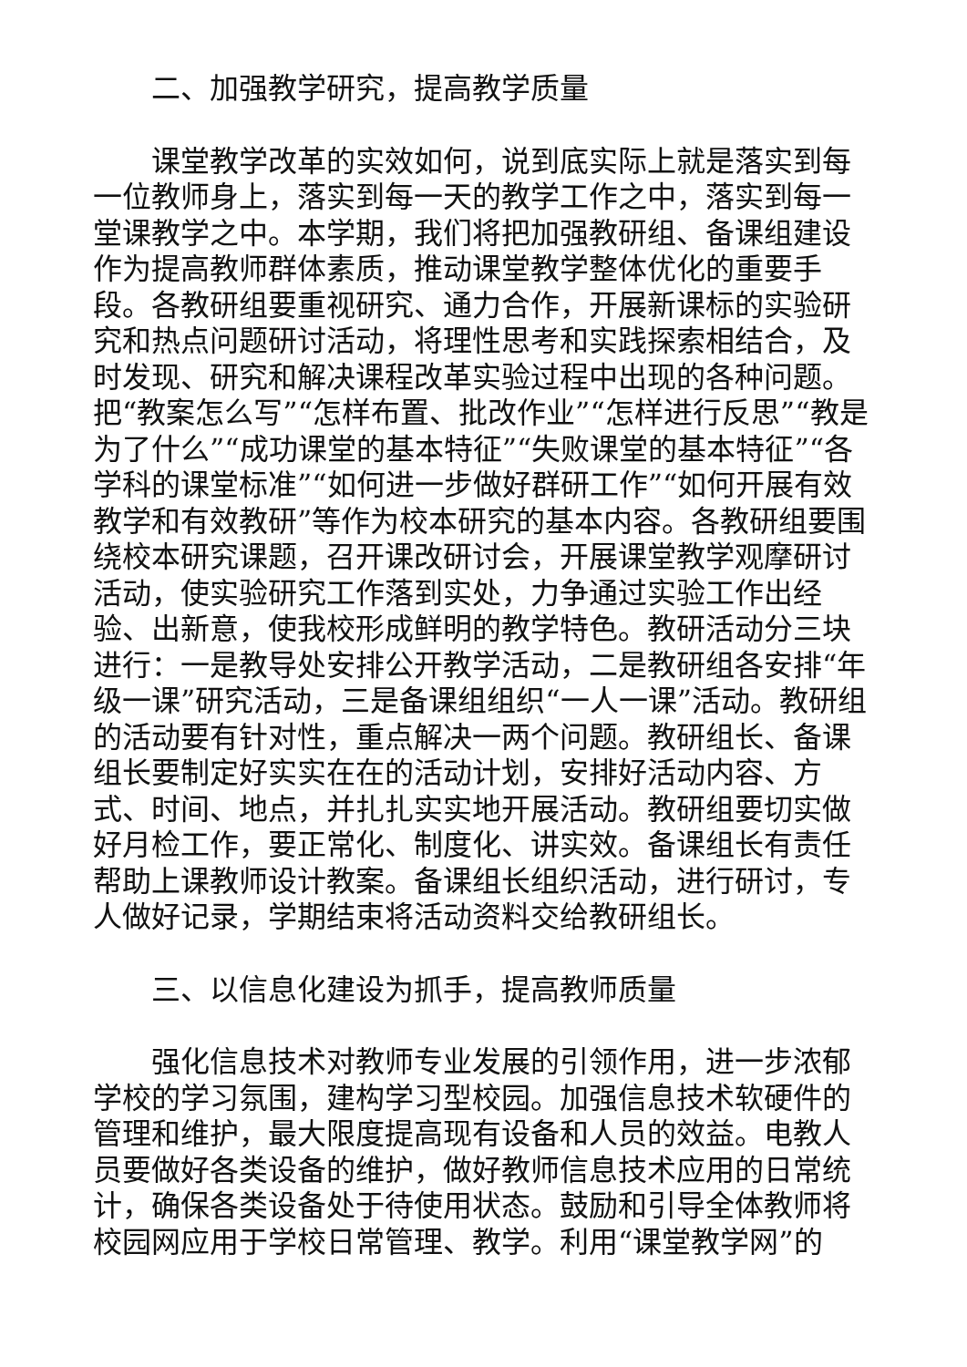二、加强教学研究，提高教学质量
课堂教学改革的实效如何，说到底实际上就是落实到每一位教师身上，落实到每一天的教学工作之中，落实到每一堂课教学之中。本学期，我们将把加强教研组、备课组建设作为提高教师群体素质，推动课堂教学整体优化的重要手段。各教研组要重视研究、通力合作，开展新课标的实验研究和热点问题研讨活动，将理性思考和实践探索相结合，及时发现、研究和解决课程改革实验过程中出现的各种问题。把“教案怎么写”“怎样布置、批改作业”“怎样进行反思”“教是为了什么”“成功课堂的基本特征”“失败课堂的基本特征”“各学科的课堂标准”“如何进一步做好群研工作”“如何开展有效教学和有效教研”等作为校本研究的基本内容。各教研组要围绕校本研究课题，召开课改研讨会，开展课堂教学观摩研讨活动，使实验研究工作落到实处，力争通过实验工作出经验、出新意，使我校形成鲜明的教学特色。教研活动分三块进行：一是教导处安排公开教学活动，二是教研组各安排“年级一课”研究活动，三是备课组组织“一人一课”活动。教研组的活动要有针对性，重点解决一两个问题。教研组长、备课组长要制定好实实在在的活动计划，安排好活动内容、方式、时间、地点，并扎扎实实地开展活动。教研组要切实做好月检工作，要正常化、制度化、讲实效。备课组长有责任帮助上课教师设计教案。备课组长组织活动，进行研讨，专人做好记录，学期结束将活动资料交给教研组长。
三、以信息化建设为抓手，提高教师质量
强化信息技术对教师专业发展的引领作用，进一步浓郁学校的学习氛围，建构学习型校园。加强信息技术软硬件的管理和维护，最大限度提高现有设备和人员的效益。电教人员要做好各类设备的维护，做好教师信息技术应用的日常统计，确保各类设备处于待使用状态。鼓励和引导全体教师将校园网应用于学校日常管理、教学。利用“课堂教学网”的